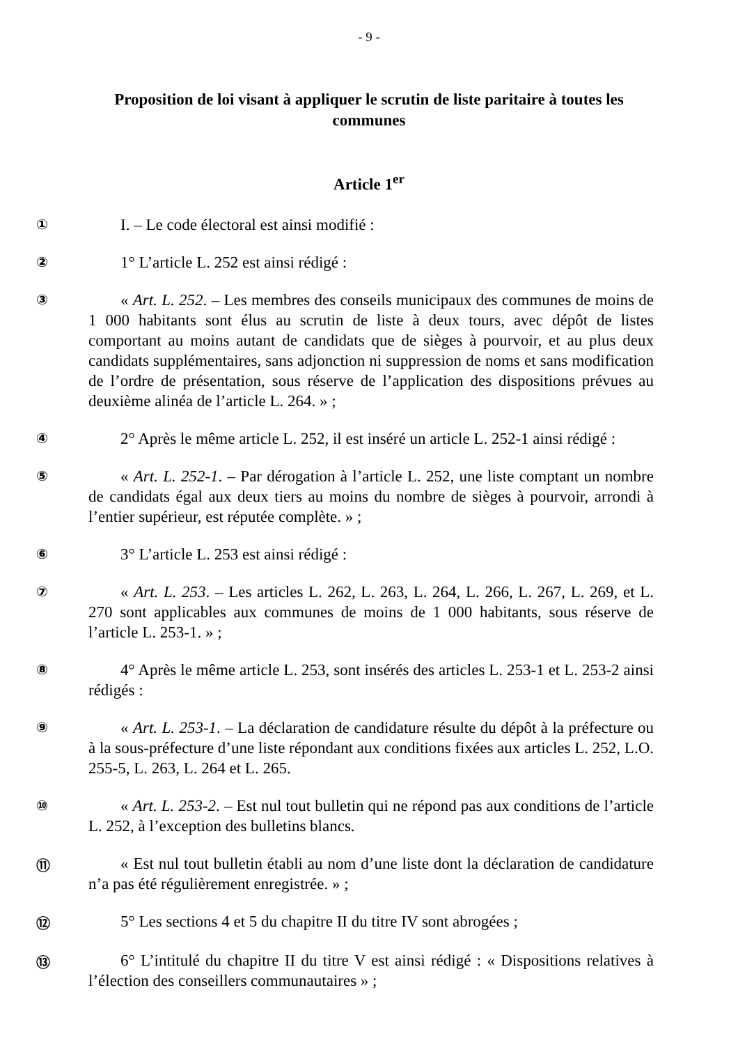- 9 -
Proposition de loi visant à appliquer le scrutin de liste paritaire à toutes les communes
Article 1<sup>er</sup>
①
I. – Le code électoral est ainsi modifié :
②
1° L’article L. 252 est ainsi rédigé :
③
« Art. L. 252. – Les membres des conseils municipaux des communes de moins de 1 000 habitants sont élus au scrutin de liste à deux tours, avec dépôt de listes comportant au moins autant de candidats que de sièges à pourvoir, et au plus deux candidats supplémentaires, sans adjonction ni suppression de noms et sans modification de l’ordre de présentation, sous réserve de l’application des dispositions prévues au deuxième alinéa de l’article L. 264. » ;
④
2° Après le même article L. 252, il est inséré un article L. 252-1 ainsi rédigé :
⑤
« Art. L. 252-1. – Par dérogation à l’article L. 252, une liste comptant un nombre de candidats égal aux deux tiers au moins du nombre de sièges à pourvoir, arrondi à l’entier supérieur, est réputée complète. » ;
⑥
3° L’article L. 253 est ainsi rédigé :
⑦
« Art. L. 253. – Les articles L. 262, L. 263, L. 264, L. 266, L. 267, L. 269, et L. 270 sont applicables aux communes de moins de 1 000 habitants, sous réserve de l’article L. 253-1. » ;
⑧
4° Après le même article L. 253, sont insérés des articles L. 253-1 et L. 253-2 ainsi rédigés :
⑨
« Art. L. 253-1. – La déclaration de candidature résulte du dépôt à la préfecture ou à la sous-préfecture d’une liste répondant aux conditions fixées aux articles L. 252, L.O. 255-5, L. 263, L. 264 et L. 265.
⑩
« Art. L. 253-2. – Est nul tout bulletin qui ne répond pas aux conditions de l’article L. 252, à l’exception des bulletins blancs.
⑪
« Est nul tout bulletin établi au nom d’une liste dont la déclaration de candidature n’a pas été régulièrement enregistrée. » ;
⑫
5° Les sections 4 et 5 du chapitre II du titre IV sont abrogées ;
⑬
6° L’intitulé du chapitre II du titre V est ainsi rédigé : « Dispositions relatives à l’élection des conseillers communautaires » ;